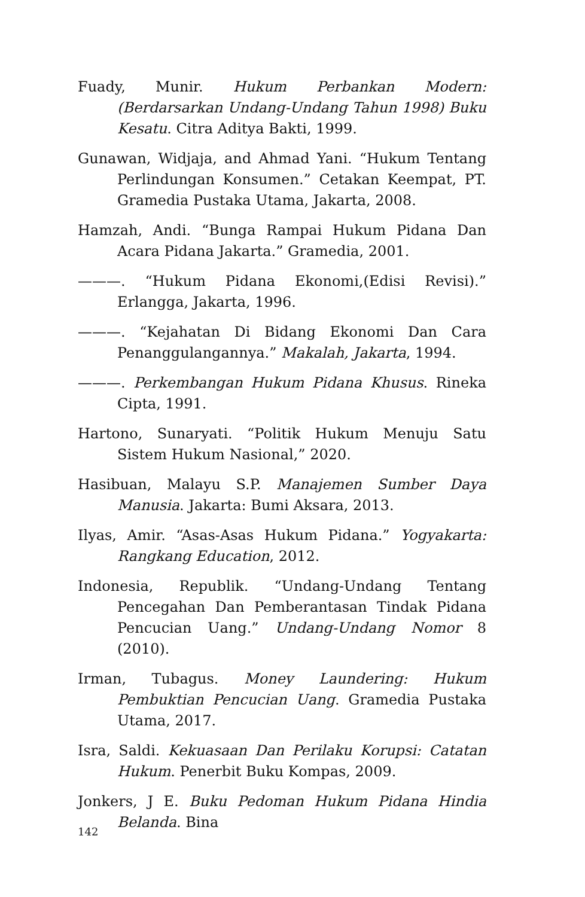Fuady, Munir. Hukum Perbankan Modern:(Berdarsarkan Undang-Undang Tahun 1998) Buku Kesatu. Citra Aditya Bakti, 1999.
Gunawan, Widjaja, and Ahmad Yani. “Hukum Tentang Perlindungan Konsumen.” Cetakan Keempat, PT. Gramedia Pustaka Utama, Jakarta, 2008.
Hamzah, Andi. “Bunga Rampai Hukum Pidana Dan Acara Pidana Jakarta.” Gramedia, 2001.
———. “Hukum Pidana Ekonomi,(Edisi Revisi).” Erlangga, Jakarta, 1996.
———. “Kejahatan Di Bidang Ekonomi Dan Cara Penanggulangannya.” Makalah, Jakarta, 1994.
———. Perkembangan Hukum Pidana Khusus. Rineka Cipta, 1991.
Hartono, Sunaryati. “Politik Hukum Menuju Satu Sistem Hukum Nasional,” 2020.
Hasibuan, Malayu S.P. Manajemen Sumber Daya Manusia. Jakarta: Bumi Aksara, 2013.
Ilyas, Amir. “Asas-Asas Hukum Pidana.” Yogyakarta: Rangkang Education, 2012.
Indonesia, Republik. “Undang-Undang Tentang Pencegahan Dan Pemberantasan Tindak Pidana Pencucian Uang.” Undang-Undang Nomor 8 (2010).
Irman, Tubagus. Money Laundering: Hukum Pembuktian Pencucian Uang. Gramedia Pustaka Utama, 2017.
Isra, Saldi. Kekuasaan Dan Perilaku Korupsi: Catatan Hukum. Penerbit Buku Kompas, 2009.
Jonkers, J E. Buku Pedoman Hukum Pidana Hindia Belanda. Bina
142